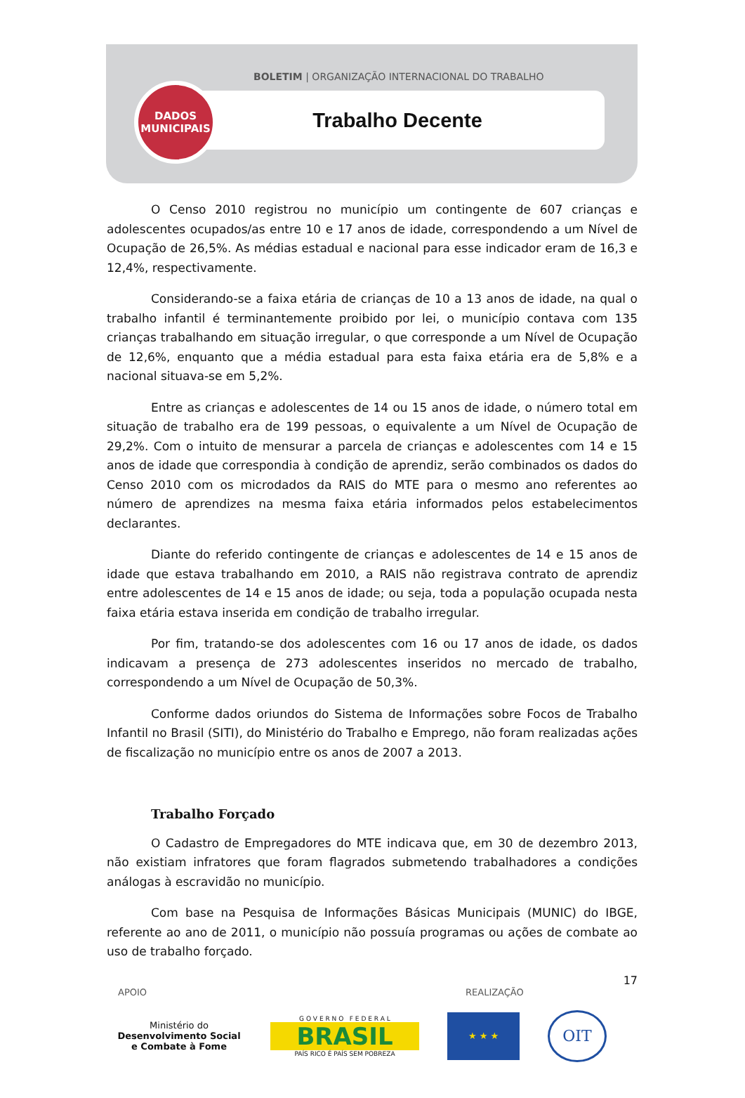BOLETIM | ORGANIZAÇÃO INTERNACIONAL DO TRABALHO
Trabalho Decente
DADOS
MUNICIPAIS
O Censo 2010 registrou no município um contingente de 607 crianças e adolescentes ocupados/as entre 10 e 17 anos de idade, correspondendo a um Nível de Ocupação de 26,5%. As médias estadual e nacional para esse indicador eram de 16,3 e 12,4%, respectivamente.
Considerando-se a faixa etária de crianças de 10 a 13 anos de idade, na qual o trabalho infantil é terminantemente proibido por lei, o município contava com 135 crianças trabalhando em situação irregular, o que corresponde a um Nível de Ocupação de 12,6%, enquanto que a média estadual para esta faixa etária era de 5,8% e a nacional situava-se em 5,2%.
Entre as crianças e adolescentes de 14 ou 15 anos de idade, o número total em situação de trabalho era de 199 pessoas, o equivalente a um Nível de Ocupação de 29,2%. Com o intuito de mensurar a parcela de crianças e adolescentes com 14 e 15 anos de idade que correspondia à condição de aprendiz, serão combinados os dados do Censo 2010 com os microdados da RAIS do MTE para o mesmo ano referentes ao número de aprendizes na mesma faixa etária informados pelos estabelecimentos declarantes.
Diante do referido contingente de crianças e adolescentes de 14 e 15 anos de idade que estava trabalhando em 2010, a RAIS não registrava contrato de aprendiz entre adolescentes de 14 e 15 anos de idade; ou seja, toda a população ocupada nesta faixa etária estava inserida em condição de trabalho irregular.
Por fim, tratando-se dos adolescentes com 16 ou 17 anos de idade, os dados indicavam a presença de 273 adolescentes inseridos no mercado de trabalho, correspondendo a um Nível de Ocupação de 50,3%.
Conforme dados oriundos do Sistema de Informações sobre Focos de Trabalho Infantil no Brasil (SITI), do Ministério do Trabalho e Emprego, não foram realizadas ações de fiscalização no município entre os anos de 2007 a 2013.
Trabalho Forçado
O Cadastro de Empregadores do MTE indicava que, em 30 de dezembro 2013, não existiam infratores que foram flagrados submetendo trabalhadores a condições análogas à escravidão no município.
Com base na Pesquisa de Informações Básicas Municipais (MUNIC) do IBGE, referente ao ano de 2011, o município não possuía programas ou ações de combate ao uso de trabalho forçado.
17
APOIO REALIZAÇÃO
Ministério do
Desenvolvimento Social
e Combate à Fome
G O V E R N O F E D E R A L
BRASIL
PAÍS RICO É PAÍS SEM POBREZA
★ ★ ★
OIT